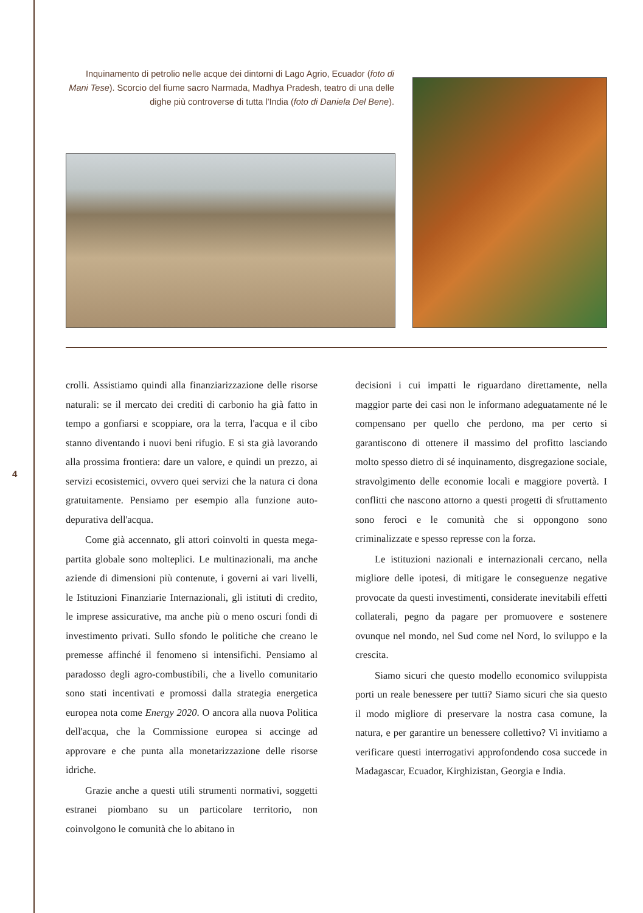Inquinamento di petrolio nelle acque dei dintorni di Lago Agrio, Ecuador (foto di Mani Tese). Scorcio del fiume sacro Narmada, Madhya Pradesh, teatro di una delle dighe più controverse di tutta l'India (foto di Daniela Del Bene).
4
crolli. Assistiamo quindi alla finanziarizzazione delle risorse naturali: se il mercato dei crediti di carbonio ha già fatto in tempo a gonfiarsi e scoppiare, ora la terra, l'acqua e il cibo stanno diventando i nuovi beni rifugio. E si sta già lavorando alla prossima frontiera: dare un valore, e quindi un prezzo, ai servizi ecosistemici, ovvero quei servizi che la natura ci dona gratuitamente. Pensiamo per esempio alla funzione auto-depurativa dell'acqua.
Come già accennato, gli attori coinvolti in questa mega-partita globale sono molteplici. Le multinazionali, ma anche aziende di dimensioni più contenute, i governi ai vari livelli, le Istituzioni Finanziarie Internazionali, gli istituti di credito, le imprese assicurative, ma anche più o meno oscuri fondi di investimento privati. Sullo sfondo le politiche che creano le premesse affinché il fenomeno si intensifichi. Pensiamo al paradosso degli agro-combustibili, che a livello comunitario sono stati incentivati e promossi dalla strategia energetica europea nota come Energy 2020. O ancora alla nuova Politica dell'acqua, che la Commissione europea si accinge ad approvare e che punta alla monetarizzazione delle risorse idriche.
Grazie anche a questi utili strumenti normativi, soggetti estranei piombano su un particolare territorio, non coinvolgono le comunità che lo abitano in
decisioni i cui impatti le riguardano direttamente, nella maggior parte dei casi non le informano adeguatamente né le compensano per quello che perdono, ma per certo si garantiscono di ottenere il massimo del profitto lasciando molto spesso dietro di sé inquinamento, disgregazione sociale, stravolgimento delle economie locali e maggiore povertà. I conflitti che nascono attorno a questi progetti di sfruttamento sono feroci e le comunità che si oppongono sono criminalizzate e spesso represse con la forza.
Le istituzioni nazionali e internazionali cercano, nella migliore delle ipotesi, di mitigare le conseguenze negative provocate da questi investimenti, considerate inevitabili effetti collaterali, pegno da pagare per promuovere e sostenere ovunque nel mondo, nel Sud come nel Nord, lo sviluppo e la crescita.
Siamo sicuri che questo modello economico sviluppista porti un reale benessere per tutti? Siamo sicuri che sia questo il modo migliore di preservare la nostra casa comune, la natura, e per garantire un benessere collettivo? Vi invitiamo a verificare questi interrogativi approfondendo cosa succede in Madagascar, Ecuador, Kirghizistan, Georgia e India.